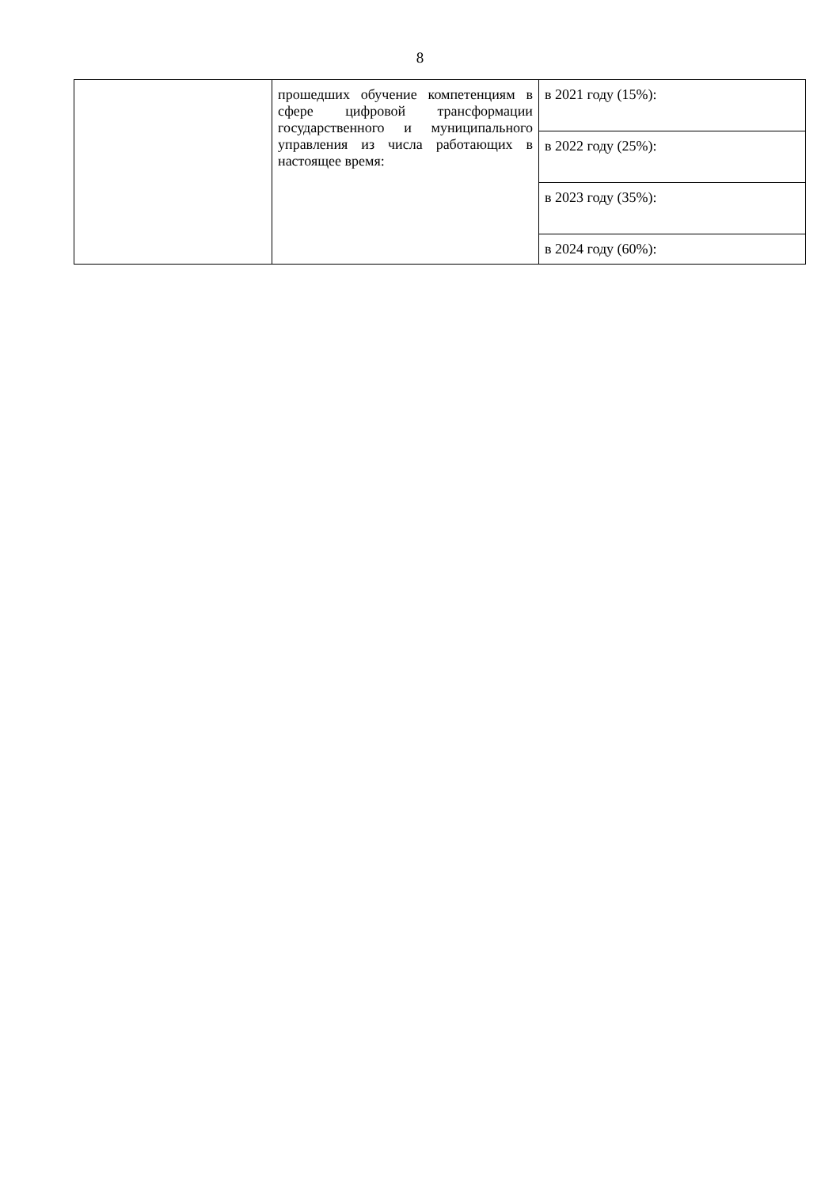8
| | прошедших обучение компетенциям в сфере цифровой трансформации государственного и муниципального управления из числа работающих в настоящее время: | в 2021 году (15%): |
| | | в 2022 году (25%): |
| | | в 2023 году (35%): |
| | | в 2024 году (60%): |